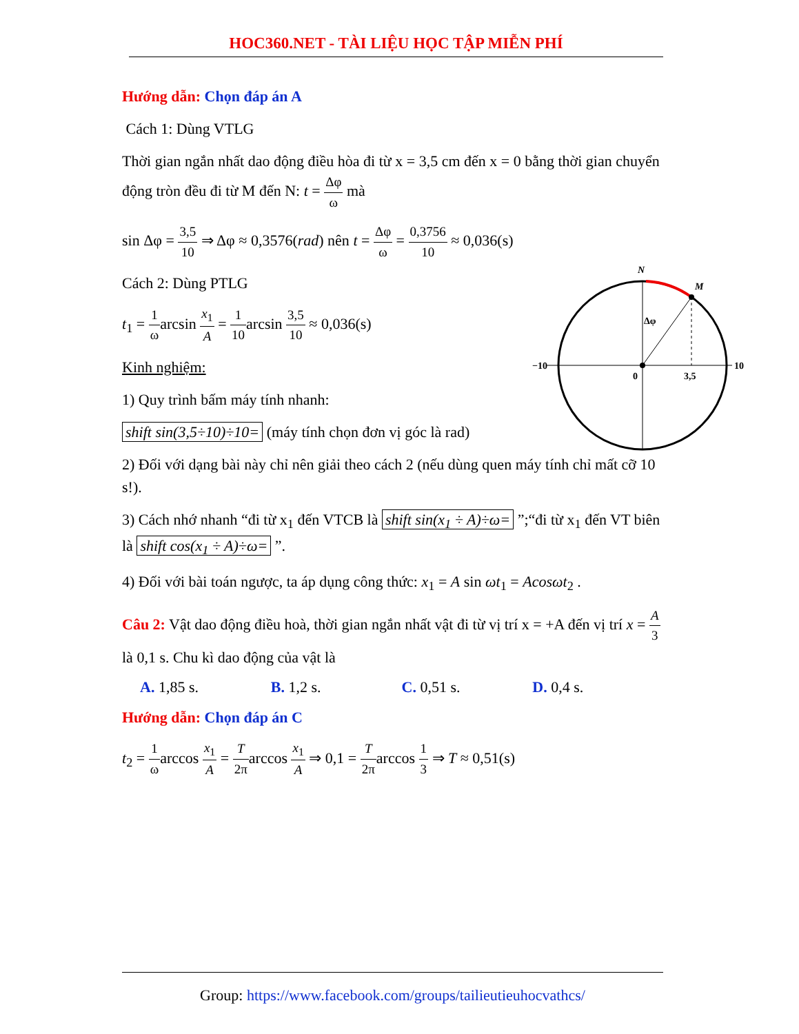HOC360.NET - TÀI LIỆU HỌC TẬP MIỄN PHÍ
Hướng dẫn: Chọn đáp án A
Cách 1: Dùng VTLG
Thời gian ngắn nhất dao động điều hòa đi từ x = 3,5 cm đến x = 0 bằng thời gian chuyển động tròn đều đi từ M đến N: t = Δφ ω mà
sin Δφ = 3,5 10 ⇒ Δφ ≈ 0,3576(rad) nên t = Δφ ω = 0,3756 10 ≈ 0,036(s)
Cách 2: Dùng PTLG
t<sub>1</sub> = 1 ωarcsin x<sub>1</sub> A = 1 10arcsin 3,5 10 ≈ 0,036(s)
Kinh nghiệm:
1) Quy trình bấm máy tính nhanh:
shift sin(3,5÷10)÷10= (máy tính chọn đơn vị góc là rad)
2) Đối với dạng bài này chỉ nên giải theo cách 2 (nếu dùng quen máy tính chỉ mất cỡ 10 s!).
3) Cách nhớ nhanh “đi từ x<sub>1</sub> đến VTCB là shift sin(x<sub>1</sub> ÷ A)÷ω= ”;“đi từ x<sub>1</sub> đến VT biên là shift cos(x<sub>1</sub> ÷ A)÷ω= ”.
4) Đối với bài toán ngược, ta áp dụng công thức: x<sub>1</sub> = A sin ωt<sub>1</sub> = Acosωt<sub>2</sub> .
Câu 2: Vật dao động điều hoà, thời gian ngắn nhất vật đi từ vị trí x = +A đến vị trí x = A 3 là 0,1 s. Chu kì dao động của vật là
A. 1,85 s. B. 1,2 s. C. 0,51 s. D. 0,4 s.
Hướng dẫn: Chọn đáp án C
t<sub>2</sub> = 1 ωarccos x<sub>1</sub> A = T 2πarccos x<sub>1</sub> A ⇒ 0,1 = T 2πarccos 1 3 ⇒ T ≈ 0,51(s)
N
M
Δφ
−10
10
0
3,5
Group: https://www.facebook.com/groups/tailieutieuhocvathcs/